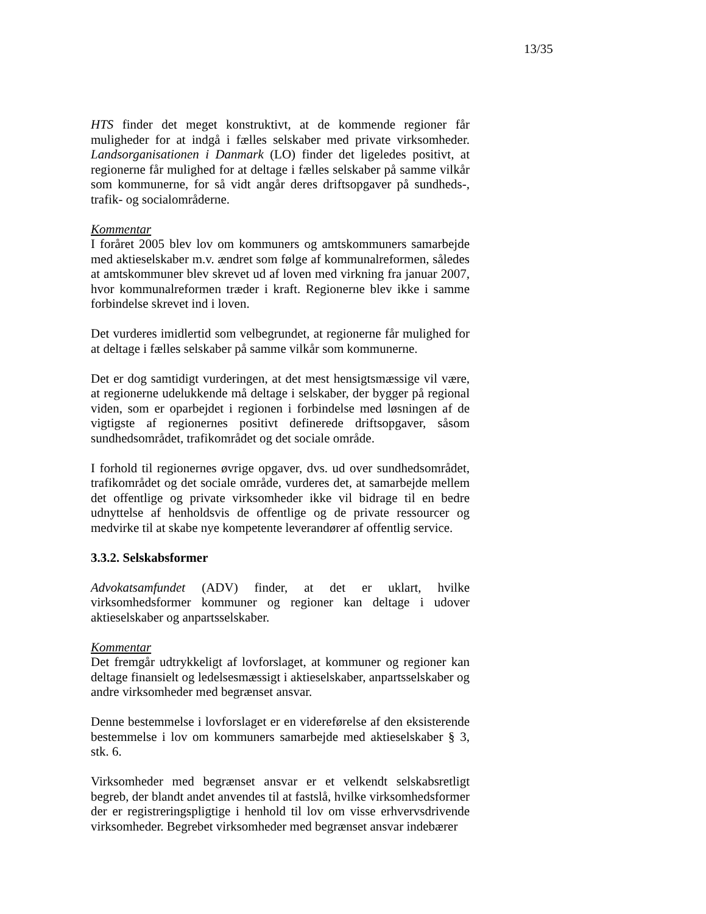13/35
HTS finder det meget konstruktivt, at de kommende regioner får muligheder for at indgå i fælles selskaber med private virksomheder. Landsorganisationen i Danmark (LO) finder det ligeledes positivt, at regionerne får mulighed for at deltage i fælles selskaber på samme vilkår som kommunerne, for så vidt angår deres driftsopgaver på sundheds-, trafik- og socialområderne.
Kommentar
I foråret 2005 blev lov om kommuners og amtskommuners samarbejde med aktieselskaber m.v. ændret som følge af kommunalreformen, således at amtskommuner blev skrevet ud af loven med virkning fra januar 2007, hvor kommunalreformen træder i kraft. Regionerne blev ikke i samme forbindelse skrevet ind i loven.
Det vurderes imidlertid som velbegrundet, at regionerne får mulighed for at deltage i fælles selskaber på samme vilkår som kommunerne.
Det er dog samtidigt vurderingen, at det mest hensigtsmæssige vil være, at regionerne udelukkende må deltage i selskaber, der bygger på regional viden, som er oparbejdet i regionen i forbindelse med løsningen af de vigtigste af regionernes positivt definerede driftsopgaver, såsom sundhedsområdet, trafikområdet og det sociale område.
I forhold til regionernes øvrige opgaver, dvs. ud over sundhedsområdet, trafikområdet og det sociale område, vurderes det, at samarbejde mellem det offentlige og private virksomheder ikke vil bidrage til en bedre udnyttelse af henholdsvis de offentlige og de private ressourcer og medvirke til at skabe nye kompetente leverandører af offentlig service.
3.3.2. Selskabsformer
Advokatsamfundet (ADV) finder, at det er uklart, hvilke virksomhedsformer kommuner og regioner kan deltage i udover aktieselskaber og anpartsselskaber.
Kommentar
Det fremgår udtrykkeligt af lovforslaget, at kommuner og regioner kan deltage finansielt og ledelsesmæssigt i aktieselskaber, anpartsselskaber og andre virksomheder med begrænset ansvar.
Denne bestemmelse i lovforslaget er en videreførelse af den eksisterende bestemmelse i lov om kommuners samarbejde med aktieselskaber § 3, stk. 6.
Virksomheder med begrænset ansvar er et velkendt selskabsretligt begreb, der blandt andet anvendes til at fastslå, hvilke virksomhedsformer der er registreringspligtige i henhold til lov om visse erhvervsdrivende virksomheder. Begrebet virksomheder med begrænset ansvar indebærer